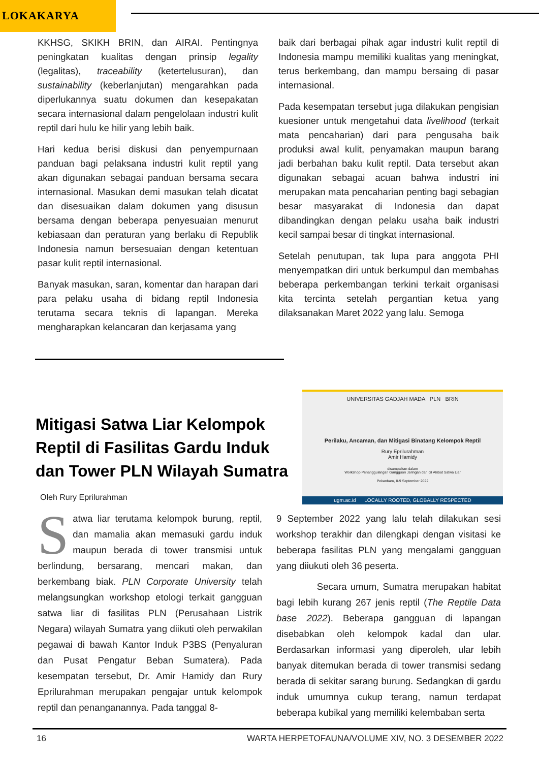LOKAKARYA
KKHSG, SKIKH BRIN, dan AIRAI. Pentingnya peningkatan kualitas dengan prinsip legality (legalitas), traceability (ketertelusuran), dan sustainability (keberlanjutan) mengarahkan pada diperlukannya suatu dokumen dan kesepakatan secara internasional dalam pengelolaan industri kulit reptil dari hulu ke hilir yang lebih baik.
Hari kedua berisi diskusi dan penyempurnaan panduan bagi pelaksana industri kulit reptil yang akan digunakan sebagai panduan bersama secara internasional. Masukan demi masukan telah dicatat dan disesuaikan dalam dokumen yang disusun bersama dengan beberapa penyesuaian menurut kebiasaan dan peraturan yang berlaku di Republik Indonesia namun bersesuaian dengan ketentuan pasar kulit reptil internasional.
Banyak masukan, saran, komentar dan harapan dari para pelaku usaha di bidang reptil Indonesia terutama secara teknis di lapangan. Mereka mengharapkan kelancaran dan kerjasama yang
baik dari berbagai pihak agar industri kulit reptil di Indonesia mampu memiliki kualitas yang meningkat, terus berkembang, dan mampu bersaing di pasar internasional.
Pada kesempatan tersebut juga dilakukan pengisian kuesioner untuk mengetahui data livelihood (terkait mata pencaharian) dari para pengusaha baik produksi awal kulit, penyamakan maupun barang jadi berbahan baku kulit reptil. Data tersebut akan digunakan sebagai acuan bahwa industri ini merupakan mata pencaharian penting bagi sebagian besar masyarakat di Indonesia dan dapat dibandingkan dengan pelaku usaha baik industri kecil sampai besar di tingkat internasional.
Setelah penutupan, tak lupa para anggota PHI menyempatkan diri untuk berkumpul dan membahas beberapa perkembangan terkini terkait organisasi kita tercinta setelah pergantian ketua yang dilaksanakan Maret 2022 yang lalu. Semoga
Mitigasi Satwa Liar Kelompok Reptil di Fasilitas Gardu Induk dan Tower PLN Wilayah Sumatra
Oleh Rury Eprilurahman
UNIVERSITAS GADJAH MADA PLN BRIN
Perilaku, Ancaman, dan Mitigasi Binatang Kelompok Reptil
Rury Eprilurahman
Amir Hamidy
disampaikan dalam
Workshop Penanggulangan Gangguan Jaringan dan GI Akibat Satwa Liar
Pekanbaru, 8-9 September 2022
ugm.ac.id LOCALLY ROOTED, GLOBALLY RESPECTED
Satwa liar terutama kelompok burung, reptil, dan mamalia akan memasuki gardu induk maupun berada di tower transmisi untuk berlindung, bersarang, mencari makan, dan berkembang biak. PLN Corporate University telah melangsungkan workshop etologi terkait gangguan satwa liar di fasilitas PLN (Perusahaan Listrik Negara) wilayah Sumatra yang diikuti oleh perwakilan pegawai di bawah Kantor Induk P3BS (Penyaluran dan Pusat Pengatur Beban Sumatera). Pada kesempatan tersebut, Dr. Amir Hamidy dan Rury Eprilurahman merupakan pengajar untuk kelompok reptil dan penanganannya. Pada tanggal 8-
9 September 2022 yang lalu telah dilakukan sesi workshop terakhir dan dilengkapi dengan visitasi ke beberapa fasilitas PLN yang mengalami gangguan yang diiukuti oleh 36 peserta.
Secara umum, Sumatra merupakan habitat bagi lebih kurang 267 jenis reptil (The Reptile Data base 2022). Beberapa gangguan di lapangan disebabkan oleh kelompok kadal dan ular. Berdasarkan informasi yang diperoleh, ular lebih banyak ditemukan berada di tower transmisi sedang berada di sekitar sarang burung. Sedangkan di gardu induk umumnya cukup terang, namun terdapat beberapa kubikal yang memiliki kelembaban serta
16
WARTA HERPETOFAUNA/VOLUME XIV, NO. 3 DESEMBER 2022